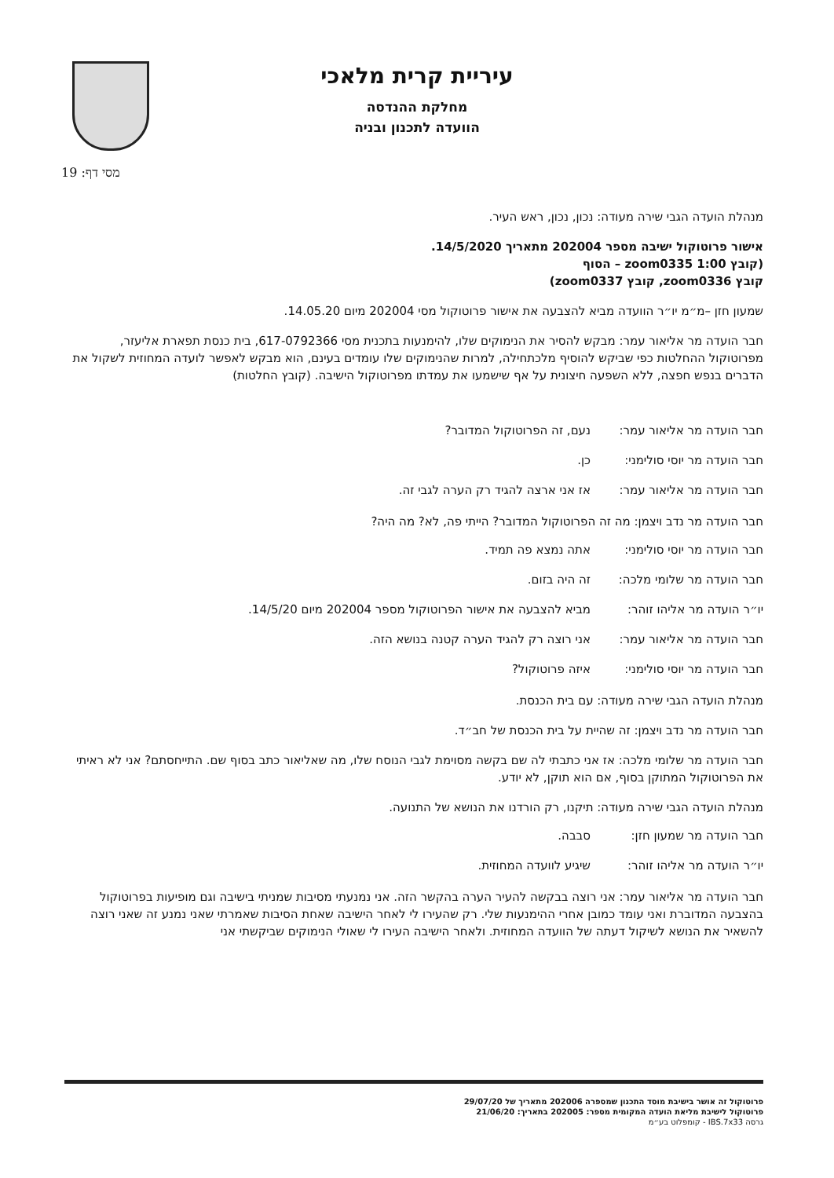עיריית קרית מלאכי
מחלקת ההנדסה
הוועדה לתכנון ובניה
מסי דף: 19
מנהלת הועדה הגבי שירה מעודה: נכון, נכון, ראש העיר.
אישור פרוטוקול ישיבה מספר 202004 מתאריך 14/5/2020.
(קובץ zoom0335 1:00 – הסוף
קובץ zoom0336, קובץ zoom0337)
שמעון חזן –מ״מ יו״ר הוועדה מביא להצבעה את אישור פרוטוקול מסי 202004 מיום 14.05.20.
חבר הועדה מר אליאור עמר: מבקש להסיר את הנימוקים שלו, להימנעות בתכנית מסי 617-0792366, בית כנסת תפארת אליעזר, מפרוטוקול ההחלטות כפי שביקש להוסיף מלכתחילה, למרות שהנימוקים שלו עומדים בעינם, הוא מבקש לאפשר לועדה המחוזית לשקול את הדברים בנפש חפצה, ללא השפעה חיצונית על אף שישמעו את עמדתו מפרוטוקול הישיבה. (קובץ החלטות)
חבר הועדה מר אליאור עמר: נעם, זה הפרוטוקול המדובר?
חבר הועדה מר יוסי סולימני: כן.
חבר הועדה מר אליאור עמר: אז אני ארצה להגיד רק הערה לגבי זה.
חבר הועדה מר נדב ויצמן: מה זה הפרוטוקול המדובר? הייתי פה, לא? מה היה?
חבר הועדה מר יוסי סולימני: אתה נמצא פה תמיד.
חבר הועדה מר שלומי מלכה: זה היה בזום.
יו״ר הועדה מר אליהו זוהר: מביא להצבעה את אישור הפרוטוקול מספר 202004 מיום 14/5/20.
חבר הועדה מר אליאור עמר: אני רוצה רק להגיד הערה קטנה בנושא הזה.
חבר הועדה מר יוסי סולימני: איזה פרוטוקול?
מנהלת הועדה הגבי שירה מעודה: עם בית הכנסת.
חבר הועדה מר נדב ויצמן: זה שהיית על בית הכנסת של חב״ד.
חבר הועדה מר שלומי מלכה: אז אני כתבתי לה שם בקשה מסוימת לגבי הנוסח שלו, מה שאליאור כתב בסוף שם. התייחסתם? אני לא ראיתי את הפרוטוקול המתוקן בסוף, אם הוא תוקן, לא יודע.
מנהלת הועדה הגבי שירה מעודה: תיקנו, רק הורדנו את הנושא של התנועה.
חבר הועדה מר שמעון חזן: סבבה.
יו״ר הועדה מר אליהו זוהר: שיגיע לוועדה המחוזית.
חבר הועדה מר אליאור עמר: אני רוצה בבקשה להעיר הערה בהקשר הזה. אני נמנעתי מסיבות שמניתי בישיבה וגם מופיעות בפרוטוקול בהצבעה המדוברת ואני עומד כמובן אחרי ההימנעות שלי. רק שהעירו לי לאחר הישיבה שאחת הסיבות שאמרתי שאני נמנע זה שאני רוצה להשאיר את הנושא לשיקול דעתה של הוועדה המחוזית. ולאחר הישיבה העירו לי שאולי הנימוקים שביקשתי אני
פרוטוקול זה אושר בישיבת מוסד התכנון שמספרה 202006 מתאריך של 29/07/20
פרוטוקול לישיבת מליאת הועדה המקומית מספר: 202005 בתאריך: 21/06/20
גרסה IBS.7x33 - קומפלוט בע״מ